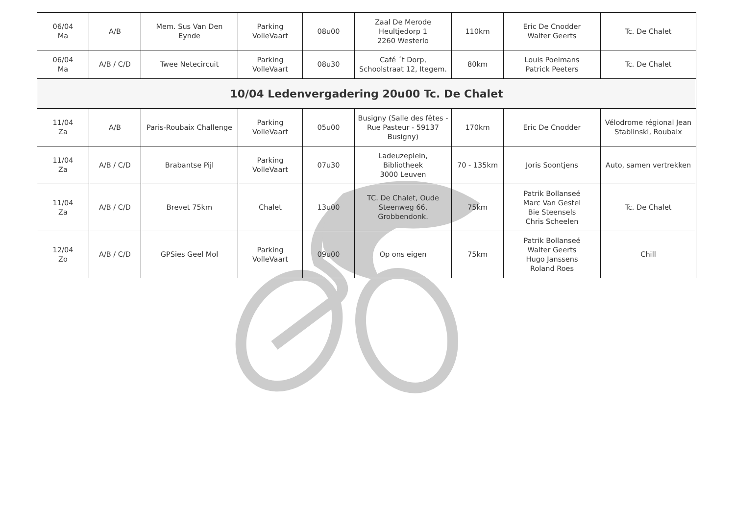| 06/04 Ma | A/B | Mem. Sus Van Den Eynde | Parking VolleVaart | 08u00 | Zaal De Merode Heultjedorp 1 2260 Westerlo | 110km | Eric De Cnodder Walter Geerts | Tc. De Chalet |
| 06/04 Ma | A/B / C/D | Twee Netecircuit | Parking VolleVaart | 08u30 | Café ´t Dorp, Schoolstraat 12, Itegem. | 80km | Louis Poelmans Patrick Peeters | Tc. De Chalet |
| 10/04 Ledenvergadering 20u00 Tc. De Chalet | | | | | | | | |
| 11/04 Za | A/B | Paris-Roubaix Challenge | Parking VolleVaart | 05u00 | Busigny (Salle des fêtes - Rue Pasteur - 59137 Busigny) | 170km | Eric De Cnodder | Vélodrome régional Jean Stablinski, Roubaix |
| 11/04 Za | A/B / C/D | Brabantse Pijl | Parking VolleVaart | 07u30 | Ladeuzeplein, Bibliotheek 3000 Leuven | 70 - 135km | Joris Soontjens | Auto, samen vertrekken |
| 11/04 Za | A/B / C/D | Brevet 75km | Chalet | 13u00 | TC. De Chalet, Oude Steenweg 66, Grobbendonk. | 75km | Patrik Bollanseé Marc Van Gestel Bie Steensels Chris Scheelen | Tc. De Chalet |
| 12/04 Zo | A/B / C/D | GPSies Geel Mol | Parking VolleVaart | 09u00 | Op ons eigen | 75km | Patrik Bollanseé Walter Geerts Hugo Janssens Roland Roes | Chill |